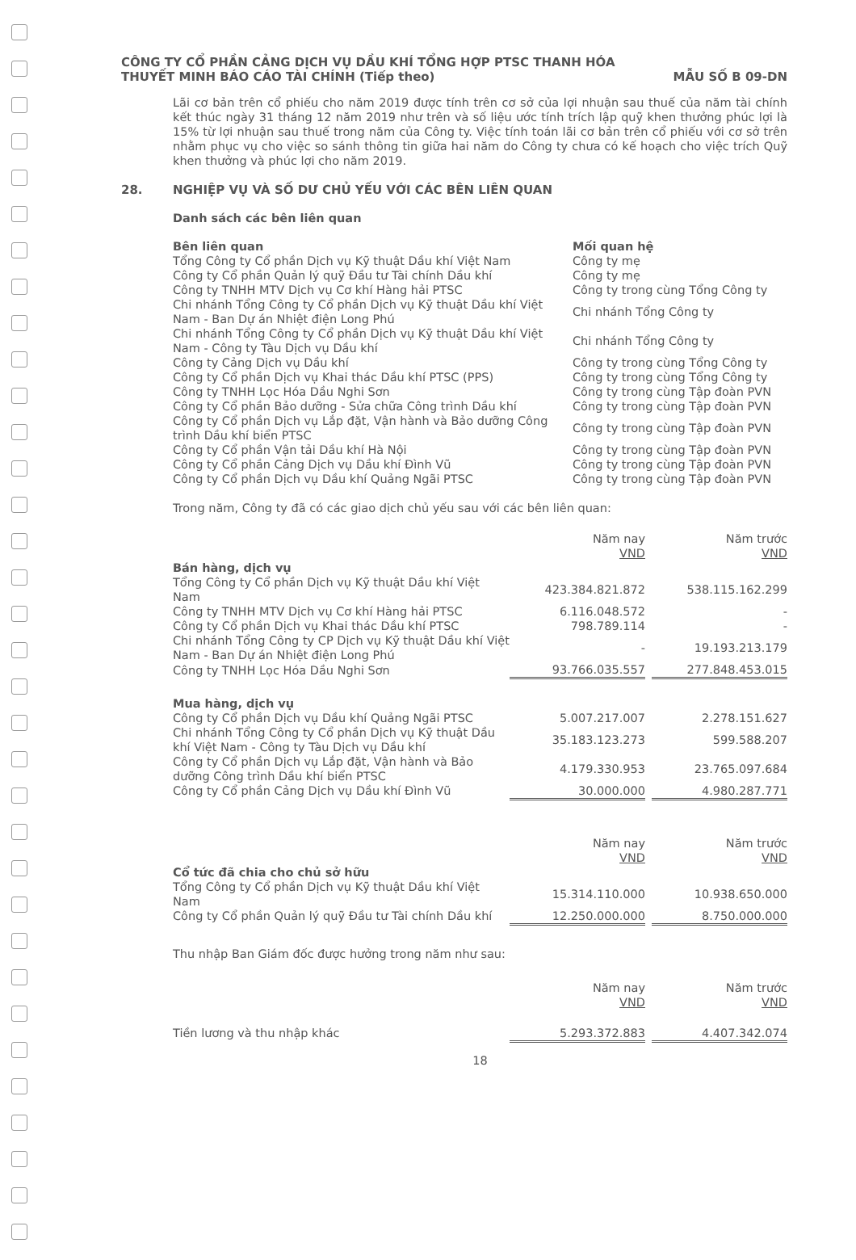CÔNG TY CỔ PHẦN CẢNG DỊCH VỤ DẦU KHÍ TỔNG HỢP PTSC THANH HÓA
THUYẾT MINH BÁO CÁO TÀI CHÍNH (Tiếp theo) MẪU SỐ B 09-DN
Lãi cơ bản trên cổ phiếu cho năm 2019 được tính trên cơ sở của lợi nhuận sau thuế của năm tài chính kết thúc ngày 31 tháng 12 năm 2019 như trên và số liệu ước tính trích lập quỹ khen thưởng phúc lợi là 15% từ lợi nhuận sau thuế trong năm của Công ty. Việc tính toán lãi cơ bản trên cổ phiếu với cơ sở trên nhằm phục vụ cho việc so sánh thông tin giữa hai năm do Công ty chưa có kế hoạch cho việc trích Quỹ khen thưởng và phúc lợi cho năm 2019.
28. NGHIỆP VỤ VÀ SỐ DƯ CHỦ YẾU VỚI CÁC BÊN LIÊN QUAN
Danh sách các bên liên quan
| Bên liên quan | Mối quan hệ |
| --- | --- |
| Tổng Công ty Cổ phần Dịch vụ Kỹ thuật Dầu khí Việt Nam | Công ty mẹ |
| Công ty Cổ phần Quản lý quỹ Đầu tư Tài chính Dầu khí | Công ty mẹ |
| Công ty TNHH MTV Dịch vụ Cơ khí Hàng hải PTSC | Công ty trong cùng Tổng Công ty |
| Chi nhánh Tổng Công ty Cổ phần Dịch vụ Kỹ thuật Dầu khí Việt Nam - Ban Dự án Nhiệt điện Long Phú | Chi nhánh Tổng Công ty |
| Chi nhánh Tổng Công ty Cổ phần Dịch vụ Kỹ thuật Dầu khí Việt Nam - Công ty Tàu Dịch vụ Dầu khí | Chi nhánh Tổng Công ty |
| Công ty Cảng Dịch vụ Dầu khí | Công ty trong cùng Tổng Công ty |
| Công ty Cổ phần Dịch vụ Khai thác Dầu khí PTSC (PPS) | Công ty trong cùng Tổng Công ty |
| Công ty TNHH Lọc Hóa Dầu Nghi Sơn | Công ty trong cùng Tập đoàn PVN |
| Công ty Cổ phần Bảo dưỡng - Sửa chữa Công trình Dầu khí | Công ty trong cùng Tập đoàn PVN |
| Công ty Cổ phần Dịch vụ Lắp đặt, Vận hành và Bảo dưỡng Công trình Dầu khí biển PTSC | Công ty trong cùng Tập đoàn PVN |
| Công ty Cổ phần Vận tải Dầu khí Hà Nội | Công ty trong cùng Tập đoàn PVN |
| Công ty Cổ phần Cảng Dịch vụ Dầu khí Đình Vũ | Công ty trong cùng Tập đoàn PVN |
| Công ty Cổ phần Dịch vụ Dầu khí Quảng Ngãi PTSC | Công ty trong cùng Tập đoàn PVN |
Trong năm, Công ty đã có các giao dịch chủ yếu sau với các bên liên quan:
| | Năm nay VND | | Năm trước VND |
| --- | --- | --- | --- |
| Bán hàng, dịch vụ | | | |
| Tổng Công ty Cổ phần Dịch vụ Kỹ thuật Dầu khí Việt Nam | 423.384.821.872 | | 538.115.162.299 |
| Công ty TNHH MTV Dịch vụ Cơ khí Hàng hải PTSC | 6.116.048.572 | | - |
| Công ty Cổ phần Dịch vụ Khai thác Dầu khí PTSC | 798.789.114 | | - |
| Chi nhánh Tổng Công ty CP Dịch vụ Kỹ thuật Dầu khí Việt Nam - Ban Dự án Nhiệt điện Long Phú | - | | 19.193.213.179 |
| Công ty TNHH Lọc Hóa Dầu Nghi Sơn | 93.766.035.557 | | 277.848.453.015 |
| Mua hàng, dịch vụ | | | |
| Công ty Cổ phần Dịch vụ Dầu khí Quảng Ngãi PTSC | 5.007.217.007 | | 2.278.151.627 |
| Chi nhánh Tổng Công ty Cổ phần Dịch vụ Kỹ thuật Dầu khí Việt Nam - Công ty Tàu Dịch vụ Dầu khí | 35.183.123.273 | | 599.588.207 |
| Công ty Cổ phần Dịch vụ Lắp đặt, Vận hành và Bảo dưỡng Công trình Dầu khí biển PTSC | 4.179.330.953 | | 23.765.097.684 |
| Công ty Cổ phần Cảng Dịch vụ Dầu khí Đình Vũ | 30.000.000 | | 4.980.287.771 |
| | Năm nay VND | | Năm trước VND |
| --- | --- | --- | --- |
| Cổ tức đã chia cho chủ sở hữu | | | |
| Tổng Công ty Cổ phần Dịch vụ Kỹ thuật Dầu khí Việt Nam | 15.314.110.000 | | 10.938.650.000 |
| Công ty Cổ phần Quản lý quỹ Đầu tư Tài chính Dầu khí | 12.250.000.000 | | 8.750.000.000 |
Thu nhập Ban Giám đốc được hưởng trong năm như sau:
| | Năm nay VND | | Năm trước VND |
| --- | --- | --- | --- |
| Tiền lương và thu nhập khác | 5.293.372.883 | | 4.407.342.074 |
18